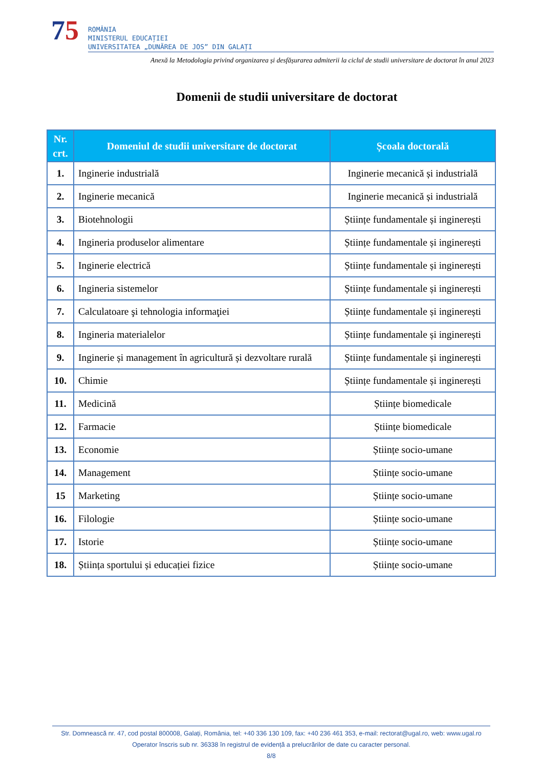75
ROMÂNIA
MINISTERUL EDUCAȚIEI
UNIVERSITATEA „DUNĂREA DE JOS” DIN GALAȚI
Anexă la Metodologia privind organizarea și desfășurarea admiterii la ciclul de studii universitare de doctorat în anul 2023
Domenii de studii universitare de doctorat
| Nr. crt. | Domeniul de studii universitare de doctorat | Școala doctorală |
| --- | --- | --- |
| 1. | Inginerie industrială | Inginerie mecanică și industrială |
| 2. | Inginerie mecanică | Inginerie mecanică și industrială |
| 3. | Biotehnologii | Științe fundamentale și inginerești |
| 4. | Ingineria produselor alimentare | Științe fundamentale și inginerești |
| 5. | Inginerie electrică | Științe fundamentale și inginerești |
| 6. | Ingineria sistemelor | Științe fundamentale și inginerești |
| 7. | Calculatoare şi tehnologia informaţiei | Științe fundamentale și inginerești |
| 8. | Ingineria materialelor | Științe fundamentale și inginerești |
| 9. | Inginerie și management în agricultură și dezvoltare rurală | Științe fundamentale și inginerești |
| 10. | Chimie | Științe fundamentale și inginerești |
| 11. | Medicină | Științe biomedicale |
| 12. | Farmacie | Științe biomedicale |
| 13. | Economie | Științe socio-umane |
| 14. | Management | Științe socio-umane |
| 15 | Marketing | Științe socio-umane |
| 16. | Filologie | Științe socio-umane |
| 17. | Istorie | Științe socio-umane |
| 18. | Știința sportului și educației fizice | Științe socio-umane |
Str. Domnească nr. 47, cod postal 800008, Galați, România, tel: +40 336 130 109, fax: +40 236 461 353, e-mail: rectorat@ugal.ro, web: www.ugal.ro
Operator înscris sub nr. 36338 în registrul de evidență a prelucrărilor de date cu caracter personal.
8/8